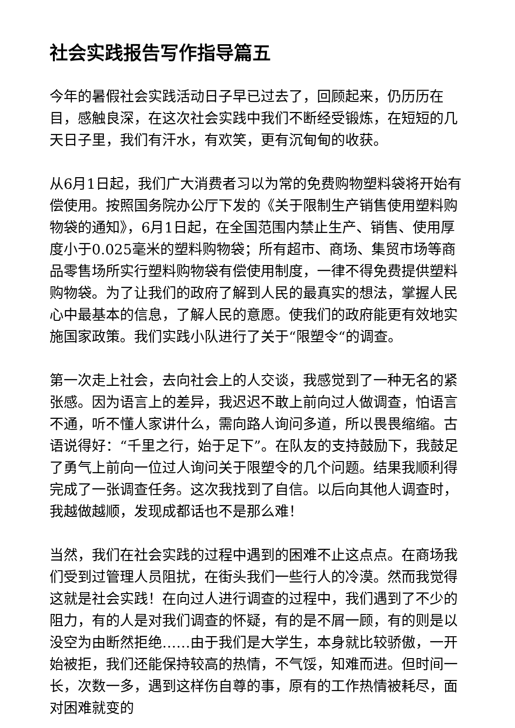社会实践报告写作指导篇五
今年的暑假社会实践活动日子早已过去了，回顾起来，仍历历在目，感触良深，在这次社会实践中我们不断经受锻炼，在短短的几天日子里，我们有汗水，有欢笑，更有沉甸甸的收获。
从6月1日起，我们广大消费者习以为常的免费购物塑料袋将开始有偿使用。按照国务院办公厅下发的《关于限制生产销售使用塑料购物袋的通知》，6月1日起，在全国范围内禁止生产、销售、使用厚度小于0.025毫米的塑料购物袋；所有超市、商场、集贸市场等商品零售场所实行塑料购物袋有偿使用制度，一律不得免费提供塑料购物袋。为了让我们的政府了解到人民的最真实的想法，掌握人民心中最基本的信息，了解人民的意愿。使我们的政府能更有效地实施国家政策。我们实践小队进行了关于“限塑令“的调查。
第一次走上社会，去向社会上的人交谈，我感觉到了一种无名的紧张感。因为语言上的差异，我迟迟不敢上前向过人做调查，怕语言不通，听不懂人家讲什么，需向路人询问多道，所以畏畏缩缩。古语说得好：“千里之行，始于足下”。在队友的支持鼓励下，我鼓足了勇气上前向一位过人询问关于限塑令的几个问题。结果我顺利得完成了一张调查任务。这次我找到了自信。以后向其他人调查时，我越做越顺，发现成都话也不是那么难！
当然，我们在社会实践的过程中遇到的困难不止这点点。在商场我们受到过管理人员阻扰，在街头我们一些行人的冷漠。然而我觉得这就是社会实践！在向过人进行调查的过程中，我们遇到了不少的阻力，有的人是对我们调查的怀疑，有的是不屑一顾，有的则是以没空为由断然拒绝……由于我们是大学生，本身就比较骄傲，一开始被拒，我们还能保持较高的热情，不气馁，知难而进。但时间一长，次数一多，遇到这样伤自尊的事，原有的工作热情被耗尽，面对困难就变的